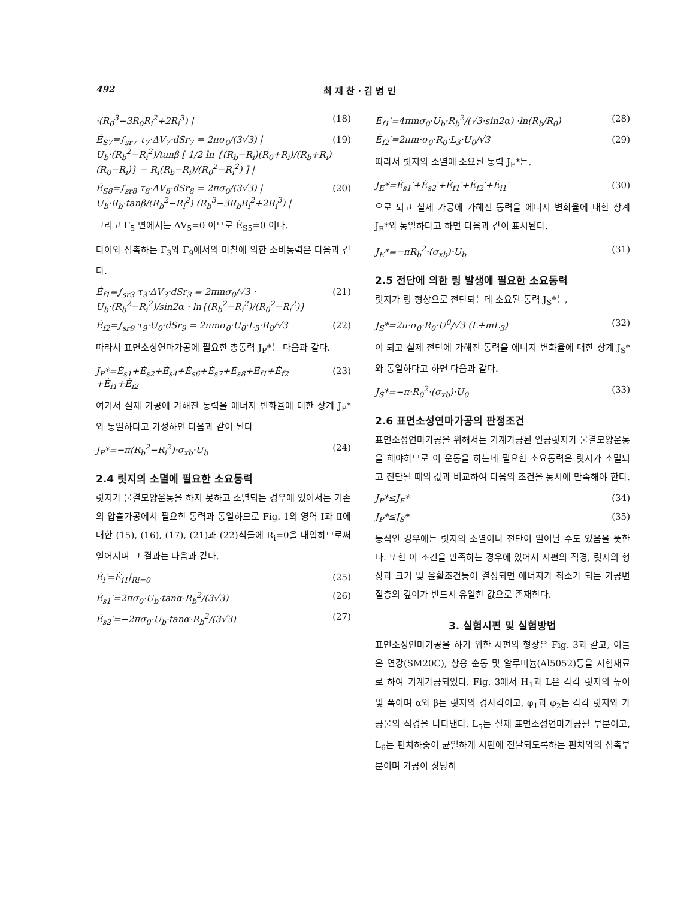492 최 재 찬 · 김 병 민
·(R<sub>0</sub><sup>3</sup>−3R<sub>0</sub>R<sub>i</sub><sup>2</sup>+2R<sub>i</sub><sup>3</sup>) | (18)
Ė<sub>S7</sub>=∫<sub>sr7</sub> τ<sub>7</sub>·ΔV<sub>7</sub>·dSr<sub>7</sub> = 2πσ<sub>0</sub>/(3√3) | U<sub>b</sub>·(R<sub>b</sub><sup>2</sup>−R<sub>i</sub><sup>2</sup>)/tanβ [ 1/2 ln {(R<sub>b</sub>−R<sub>i</sub>)(R<sub>0</sub>+R<sub>i</sub>)/(R<sub>b</sub>+R<sub>i</sub>)(R<sub>0</sub>−R<sub>i</sub>)} − R<sub>i</sub>(R<sub>b</sub>−R<sub>i</sub>)/(R<sub>0</sub><sup>2</sup>−R<sub>i</sub><sup>2</sup>) ] | (19)
Ė<sub>S8</sub>=∫<sub>sr8</sub> τ<sub>8</sub>·ΔV<sub>8</sub>·dSr<sub>8</sub> = 2πσ<sub>0</sub>/(3√3) | U<sub>b</sub>·R<sub>b</sub>·tanβ/(R<sub>b</sub><sup>2</sup>−R<sub>i</sub><sup>2</sup>) (R<sub>b</sub><sup>3</sup>−3R<sub>b</sub>R<sub>i</sub><sup>2</sup>+2R<sub>i</sub><sup>3</sup>) | (20)
그리고 Γ<sub>5</sub> 면에서는 ΔV<sub>5</sub>=0 이므로 Ė<sub>S5</sub>=0 이다.
다이와 접촉하는 Γ<sub>3</sub>와 Γ<sub>9</sub>에서의 마찰에 의한 소비동력은 다음과 같다.
Ė<sub>f1</sub>=∫<sub>sr3</sub> τ<sub>3</sub>·ΔV<sub>3</sub>·dSr<sub>3</sub> = 2πmσ<sub>0</sub>/√3 · U<sub>b</sub>·(R<sub>b</sub><sup>2</sup>−R<sub>i</sub><sup>2</sup>)/sin2α · ln{(R<sub>b</sub><sup>2</sup>−R<sub>i</sub><sup>2</sup>)/(R<sub>0</sub><sup>2</sup>−R<sub>i</sub><sup>2</sup>)} (21)
Ė<sub>f2</sub>=∫<sub>sr9</sub> τ<sub>9</sub>·U<sub>0</sub>·dSr<sub>9</sub> = 2πmσ<sub>0</sub>·U<sub>0</sub>·L<sub>3</sub>·R<sub>0</sub>/√3 (22)
따라서 표면소성연마가공에 필요한 총동력 J<sub>P</sub>*는 다음과 같다.
J<sub>P</sub>*=Ė<sub>s1</sub>+Ė<sub>s2</sub>+Ė<sub>s4</sub>+Ė<sub>s6</sub>+Ė<sub>s7</sub>+Ė<sub>s8</sub>+Ė<sub>f1</sub>+Ė<sub>f2</sub> +Ė<sub>i1</sub>+Ė<sub>i2</sub> (23)
여기서 실제 가공에 가해진 동력을 에너지 변화율에 대한 상계 J<sub>P</sub>*와 동일하다고 가정하면 다음과 같이 된다
J<sub>P</sub>*=−π(R<sub>b</sub><sup>2</sup>−R<sub>i</sub><sup>2</sup>)·σ<sub>xb</sub>·U<sub>b</sub> (24)
2.4 릿지의 소멸에 필요한 소요동력
릿지가 물결모양운동을 하지 못하고 소멸되는 경우에 있어서는 기존의 압출가공에서 필요한 동력과 동일하므로 Fig. 1의 영역 Ⅰ과 Ⅱ에 대한 (15), (16), (17), (21)과 (22)식들에 R<sub>i</sub>=0을 대입하므로써 얻어지며 그 결과는 다음과 같다.
Ė<sub>i</sub>′=Ė<sub>i1</sub>|<sub>Ri=0</sub> (25)
Ė<sub>s1</sub>′=2πσ<sub>0</sub>·U<sub>b</sub>·tanα·R<sub>b</sub><sup>2</sup>/(3√3) (26)
Ė<sub>s2</sub>′=−2πσ<sub>0</sub>·U<sub>b</sub>·tanα·R<sub>b</sub><sup>2</sup>/(3√3) (27)
Ė<sub>f1</sub>′=4πmσ<sub>0</sub>·U<sub>b</sub>·R<sub>b</sub><sup>2</sup>/(√3·sin2α) ·ln(R<sub>b</sub>/R<sub>0</sub>) (28)
Ė<sub>f2</sub>′=2πm·σ<sub>0</sub>·R<sub>0</sub>·L<sub>3</sub>·U<sub>0</sub>/√3 (29)
따라서 릿지의 소멸에 소요된 동력 J<sub>E</sub>*는,
J<sub>E</sub>*=Ė<sub>s1</sub>′+Ė<sub>s2</sub>′+Ė<sub>f1</sub>′+Ė<sub>f2</sub>′+Ė<sub>i1</sub>′ (30)
으로 되고 실제 가공에 가해진 동력을 에너지 변화율에 대한 상계 J<sub>E</sub>*와 동일하다고 하면 다음과 같이 표시된다.
J<sub>E</sub>*=−πR<sub>b</sub><sup>2</sup>·(σ<sub>xb</sub>)·U<sub>b</sub> (31)
2.5 전단에 의한 링 발생에 필요한 소요동력
릿지가 링 형상으로 전단되는데 소요된 동력 J<sub>S</sub>*는,
J<sub>S</sub>*=2π·σ<sub>0</sub>·R<sub>0</sub>·U<sup>0</sup>/√3 (L+mL<sub>3</sub>) (32)
이 되고 실제 전단에 가해진 동력을 에너지 변화율에 대한 상계 J<sub>S</sub>*와 동일하다고 하면 다음과 같다.
J<sub>S</sub>*=−π·R<sub>0</sub><sup>2</sup>·(σ<sub>xb</sub>)·U<sub>0</sub> (33)
2.6 표면소성연마가공의 판정조건
표면소성연마가공을 위해서는 기계가공된 인공릿지가 물결모양운동을 해야하므로 이 운동을 하는데 필요한 소요동력은 릿지가 소멸되고 전단될 때의 값과 비교하여 다음의 조건을 동시에 만족해야 한다.
J<sub>P</sub>*≤J<sub>E</sub>* (34)
J<sub>P</sub>*≤J<sub>S</sub>* (35)
등식인 경우에는 릿지의 소멸이나 전단이 일어날 수도 있음을 뜻한다. 또한 이 조건을 만족하는 경우에 있어서 시편의 직경, 릿지의 형상과 크기 및 윤활조건등이 결정되면 에너지가 최소가 되는 가공변질층의 깊이가 반드시 유일한 값으로 존재한다.
3. 실험시편 및 실험방법
표면소성연마가공을 하기 위한 시편의 형상은 Fig. 3과 같고, 이들은 연강(SM20C), 상용 순동 및 알루미늄(Al5052)등을 시험재료로 하여 기계가공되었다. Fig. 3에서 H<sub>1</sub>과 L은 각각 릿지의 높이 및 폭이며 α와 β는 릿지의 경사각이고, φ<sub>1</sub>과 φ<sub>2</sub>는 각각 릿지와 가공물의 직경을 나타낸다. L<sub>5</sub>는 실제 표면소성연마가공될 부분이고, L<sub>6</sub>는 펀치하중이 균일하게 시편에 전달되도록하는 펀치와의 접촉부분이며 가공이 상당히